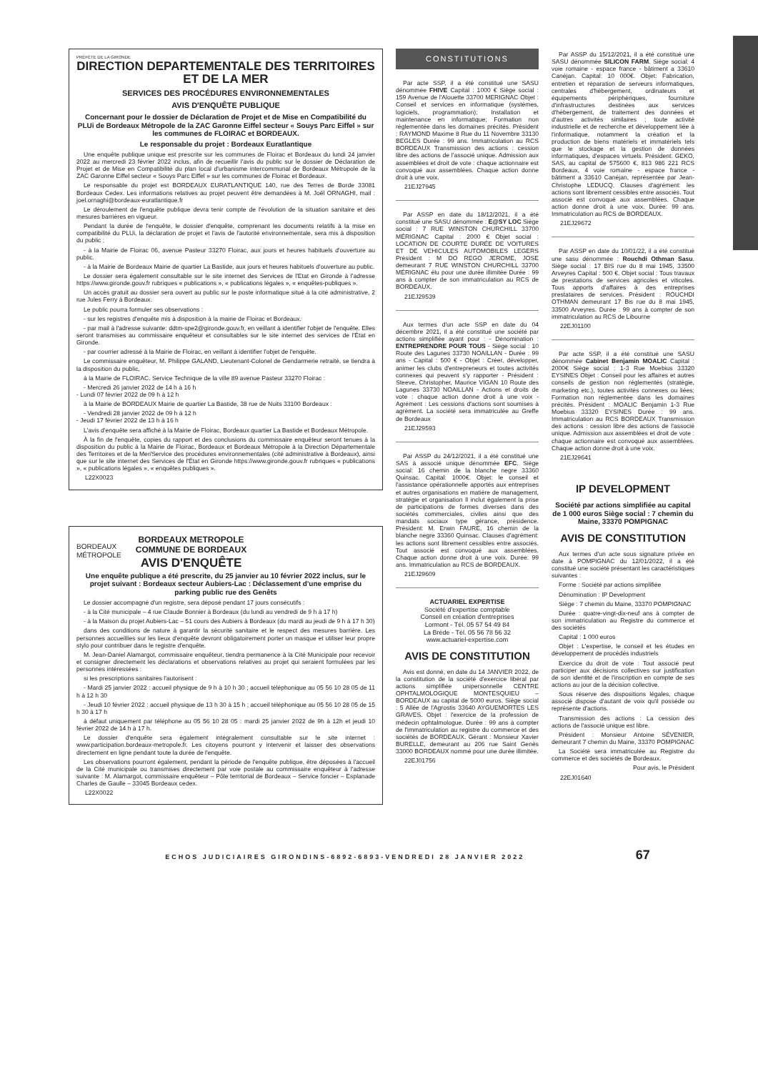PRÉFÈTE DE LA GIRONDE
DIRECTION DEPARTEMENTALE DES TERRITOIRES ET DE LA MER
SERVICES DES PROCÉDURES ENVIRONNEMENTALES
AVIS D'ENQUÊTE PUBLIQUE
Concernant pour le dossier de Déclaration de Projet et de Mise en Compatibilité du PLUi de Bordeaux Métropole de la ZAC Garonne Eiffel secteur « Souys Parc Eiffel » sur les communes de FLOIRAC et BORDEAUX.
Le responsable du projet : Bordeaux Euratlantique
Une enquête publique unique est prescrite sur les communes de Floirac et Bordeaux du lundi 24 janvier 2022 au mercredi 23 février 2022 inclus, afin de recueillir l'avis du public sur le dossier de Déclaration de Projet et de Mise en Compatibilité du plan local d'urbanisme intercommunal de Bordeaux Métropole de la ZAC Garonne Eiffel secteur « Souys Parc Eiffel » sur les communes de Floirac et Bordeaux.
Le responsable du projet est BORDEAUX EURATLANTIQUE 140, rue des Terres de Borde 33081 Bordeaux Cedex. Les informations relatives au projet peuvent être demandées à M. Joël ORNAGHI, mail : joel.ornaghi@bordeaux-euratlantique.fr
Le déroulement de l'enquête publique devra tenir compte de l'évolution de la situation sanitaire et des mesures barrières en vigueur.
Pendant la durée de l'enquête, le dossier d'enquête, comprenant les documents relatifs à la mise en compatibilité du PLUi, la déclaration de projet et l'avis de l'autorité environnementale, sera mis à disposition du public ;
- à la Mairie de Floirac 06, avenue Pasteur 33270 Floirac, aux jours et heures habituels d'ouverture au public.
- à la Mairie de Bordeaux Mairie de quartier La Bastide, aux jours et heures habituels d'ouverture au public.
Le dossier sera également consultable sur le site internet des Services de l'Etat en Gironde à l'adresse https://www.gironde.gouv.fr rubriques « publications », « publications légales », « enquêtes-publiques ».
Un accès gratuit au dossier sera ouvert au public sur le poste informatique situé à la cité administrative, 2 rue Jules Ferry à Bordeaux.
Le public pourra formuler ses observations :
- sur les registres d'enquête mis à disposition à la mairie de Floirac et Bordeaux.
- par mail à l'adresse suivante: ddtm-spe2@gironde.gouv.fr, en veillant à identifier l'objet de l'enquête. Elles seront transmises au commissaire enquêteur et consultables sur le site internet des services de l'État en Gironde.
- par courrier adressé à la Mairie de Floirac, en veillant à identifier l'objet de l'enquête.
Le commissaire enquêteur, M. Philippe GALAND, Lieutenant-Colonel de Gendarmerie retraité, se tiendra à la disposition du public,
à la Mairie de FLOIRAC. Service Technique de la ville 89 avenue Pasteur 33270 Floirac :
- Mercredi 26 janvier 2022 de 14 h à 16 h
- Lundi 07 février 2022 de 09 h à 12 h
à la Mairie de BORDEAUX Mairie de quartier La Bastide, 38 rue de Nuits 33100 Bordeaux :
- Vendredi 28 janvier 2022 de 09 h à 12 h
- Jeudi 17 février 2022 de 13 h à 16 h
L'avis d'enquête sera affiché à la Mairie de Floirac, Bordeaux quartier La Bastide et Bordeaux Métropole.
À la fin de l'enquête, copies du rapport et des conclusions du commissaire enquêteur seront tenues à la disposition du public à la Mairie de Floirac, Bordeaux et Bordeaux Métropole à la Direction Départementale des Territoires et de la Mer/Service des procédures environnementales (cité administrative à Bordeaux), ainsi que sur le site internet des Services de l'État en Gironde https://www.gironde.gouv.fr rubriques « publications », « publications légales », « enquêtes publiques ».
L22X0023
BORDEAUX
MÉTROPOLE
BORDEAUX METROPOLE
COMMUNE DE BORDEAUX
AVIS D'ENQUÊTE
Une enquête publique a été prescrite, du 25 janvier au 10 février 2022 inclus, sur le projet suivant : Bordeaux secteur Aubiers-Lac : Déclassement d'une emprise du parking public rue des Genêts
Le dossier accompagné d'un registre, sera déposé pendant 17 jours consécutifs :
- à la Cité municipale – 4 rue Claude Bonnier à Bordeaux (du lundi au vendredi de 9 h à 17 h)
- à la Maison du projet Aubiers-Lac – 51 cours des Aubiers à Bordeaux (du mardi au jeudi de 9 h à 17 h 30)
dans des conditions de nature à garantir la sécurité sanitaire et le respect des mesures barrière. Les personnes accueillies sur les lieux d'enquête devront obligatoirement porter un masque et utiliser leur propre stylo pour contribuer dans le registre d'enquête.
M. Jean-Daniel Alamargot, commissaire enquêteur, tiendra permanence à la Cité Municipale pour recevoir et consigner directement les déclarations et observations relatives au projet qui seraient formulées par les personnes intéressées :
si les prescriptions sanitaires l'autorisent :
- Mardi 25 janvier 2022 : accueil physique de 9 h à 10 h 30 ; accueil téléphonique au 05 56 10 28 05 de 11 h à 12 h 30
- Jeudi 10 février 2022 : accueil physique de 13 h 30 à 15 h ; accueil téléphonique au 05 56 10 28 05 de 15 h 30 à 17 h
à défaut uniquement par téléphone au 05 56 10 28 05 : mardi 25 janvier 2022 de 9h à 12h et jeudi 10 février 2022 de 14 h à 17 h.
Le dossier d'enquête sera également intégralement consultable sur le site internet : www.participation.bordeaux-metropole.fr. Les citoyens pourront y intervenir et laisser des observations directement en ligne pendant toute la durée de l'enquête.
Les observations pourront également, pendant la période de l'enquête publique, être déposées à l'accueil de la Cité municipale ou transmises directement par voie postale au commissaire enquêteur à l'adresse suivante : M. Alamargot, commissaire enquêteur – Pôle territorial de Bordeaux – Service foncier – Esplanade Charles de Gaulle – 33045 Bordeaux cedex.
L22X0022
CONSTITUTIONS
Par acte SSP, il a été constitué une SASU dénommée FHIVE Capital : 1000 € Siège social : 159 Avenue de l'Alouette 33700 MERIGNAC Objet : Conseil et services en informatique (systèmes, logiciels, programmation); Installation et maintenance en informatique; Formation non réglementée dans les domaines précités. Président : RAYMOND Maxime 8 Rue du 11 Novembre 33130 BEGLES Durée : 99 ans. Immatriculation au RCS BORDEAUX Transmission des actions : cession libre des actions de l'associé unique. Admission aux assemblées et droit de vote : chaque actionnaire est convoqué aux assemblées. Chaque action donne droit à une voix.
21EJ27945
Par ASSP en date du 18/12/2021, il a été constitué une SASU dénommée : E@SY LOC Siège social : 7 RUE WINSTON CHURCHILL 33700 MÉRIGNAC Capital : 2000 € Objet social : LOCATION DE COURTE DURÉE DE VOITURES ET DE VEHICULES AUTOMOBILES LEGERS Président : M DO REGO JEROME, JOSE demeurant 7 RUE WINSTON CHURCHILL 33700 MÉRIGNAC élu pour une durée illimitée Durée : 99 ans à compter de son immatriculation au RCS de BORDEAUX.
21EJ29539
Aux termes d'un acte SSP en date du 04 décembre 2021, il a été constitué une société par actions simplifiée ayant pour : - Dénomination : ENTREPRENDRE POUR TOUS - Siège social : 10 Route des Lagunes 33730 NOAILLAN - Durée : 99 ans - Capital : 500 € - Objet : Créer, développer, animer les clubs d'entrepreneurs et toutes activités connexes qui peuvent s'y rapporter - Président : Steeve, Christopher, Maurice VIGAN 10 Route des Lagunes 33730 NOAILLAN - Actions et droits de vote : chaque action donne droit à une voix - Agrément : Les cessions d'actions sont soumises à agrément. La société sera immatriculée au Greffe de Bordeaux
21EJ29593
Par ASSP du 24/12/2021, il a été constitué une SAS à associé unique dénommée EFC. Siège social: 16 chemin de la blanche negre 33360 Quinsac. Capital: 1000€. Objet: le conseil et l'assistance opérationnelle apportés aux entreprises et autres organisations en matière de management, stratégie et organisation Il inclut également la prise de participations de formes diverses dans des sociétés commerciales, civiles ainsi que des mandats sociaux type gérance, présidence. Président: M. Erwin FAURE, 16 chemin de la blanche negre 33360 Quinsac. Clauses d'agrément: les actions sont librement cessibles entre associés. Tout associé est convoqué aux assemblées. Chaque action donne droit à une voix. Durée: 99 ans. Immatriculation au RCS de BORDEAUX.
21EJ29609
ACTUARIEL EXPERTISE
Société d'expertise comptable
Conseil en création d'entreprises
Lormont - Tél. 05 57 54 49 84
La Brède - Tél. 05 56 78 56 32
www.actuariel-expertise.com
AVIS DE CONSTITUTION
Avis est donné, en date du 14 JANVIER 2022, de la constitution de la société d'exercice libéral par actions simplifiée unipersonnelle CENTRE OPHTALMOLOGIQUE MONTESQUIEU – BORDEAUX au capital de 5000 euros. Siège social : 5 Allée de l'Agrostis 33640 AYGUEMORTES LES GRAVES. Objet : l'exercice de la profession de médecin ophtalmologue. Durée : 99 ans à compter de l'immatriculation au registre du commerce et des sociétés de BORDEAUX. Gérant : Monsieur Xavier BURELLE, demeurant au 206 rue Saint Genès 33000 BORDEAUX nommé pour une durée illimitée.
22EJ01756
Par ASSP du 15/12/2021, il a été constitué une SASU dénommée SILICON FARM. Siège social: 4 voie romaine - espace france - bâtiment a 33610 Canéjan. Capital: 10 000€. Objet: Fabrication, entretien et réparation de serveurs informatiques, centrales d'hébergement, ordinateurs et équipements périphériques, fourniture d'infrastructures destinées aux services d'hébergement, de traitement des données et d'autres activités similaires ; toute activité industrielle et de recherche et développement liée à l'informatique, notamment la création et la production de biens matériels et immatériels tels que le stockage et la gestion de données informatiques, d'espaces virtuels. Président: GEKO, SAS, au capital de 575600 €, 813 986 221 RCS Bordeaux, 4 voie romaine - espace france - bâtiment a 33610 Canéjan, représentée par Jean-Christophe LEDUCQ. Clauses d'agrément: les actions sont librement cessibles entre associés. Tout associé est convoqué aux assemblées. Chaque action donne droit à une voix. Durée: 99 ans. Immatriculation au RCS de BORDEAUX.
21EJ29672
Par ASSP en date du 10/01/22, il a été constitué une sasu dénommée : Rouchdi Othman Sasu. Siège social : 17 BIS rue du 8 mai 1945, 33500 Arveyres Capital : 500 €. Objet social : Tous travaux de prestations de services agricoles et viticoles. Tous apports d'affaires à des entreprises prestataires de services. Président : ROUCHDI OTHMAN demeurant 17 Bis rue du 8 mai 1945, 33500 Arveyres. Durée : 99 ans à compter de son immatriculation au RCS de Libourne
22EJ01100
Par acte SSP, il a été constitué une SASU dénommée Cabinet Benjamin MOALIC Capital : 2000€ Siège social : 1-3 Rue Moebius 33320 EYSINES Objet : Conseil pour les affaires et autres conseils de gestion non réglementés (stratégie, marketing etc.), toutes activités connexes ou liées; Formation non réglementée dans les domaines précités. Président : MOALIC Benjamin 1-3 Rue Moebius 33320 EYSINES Durée : 99 ans. Immatriculation au RCS BORDEAUX Transmission des actions : cession libre des actions de l'associé unique. Admission aux assemblées et droit de vote : chaque actionnaire est convoqué aux assemblées. Chaque action donne droit à une voix.
21EJ29641
IP DEVELOPMENT
Société par actions simplifiée au capital de 1 000 euros Siège social : 7 chemin du Maine, 33370 POMPIGNAC
AVIS DE CONSTITUTION
Aux termes d'un acte sous signature privée en date à POMPIGNAC du 12/01/2022, il a été constitué une société présentant les caractéristiques suivantes :
Forme : Société par actions simplifiée
Dénomination : IP Development
Siège : 7 chemin du Maine, 33370 POMPIGNAC
Durée : quatre-vingt-dix-neuf ans à compter de son immatriculation au Registre du commerce et des sociétés
Capital : 1 000 euros
Objet : L'expertise, le conseil et les études en développement de procédés industriels
Exercice du droit de vote : Tout associé peut participer aux décisions collectives sur justification de son identité et de l'inscription en compte de ses actions au jour de la décision collective.
Sous réserve des dispositions légales, chaque associé dispose d'autant de voix qu'il possède ou représente d'actions.
Transmission des actions : La cession des actions de l'associé unique est libre.
Président : Monsieur Antoine SÉVENIER, demeurant 7 chemin du Maine, 33370 POMPIGNAC
La Société sera immatriculée au Registre du commerce et des sociétés de Bordeaux.
Pour avis, le Président
22EJ01640
ECHOS JUDICIAIRES GIRONDINS-6892-6893-VENDREDI 28 JANVIER 2022 67